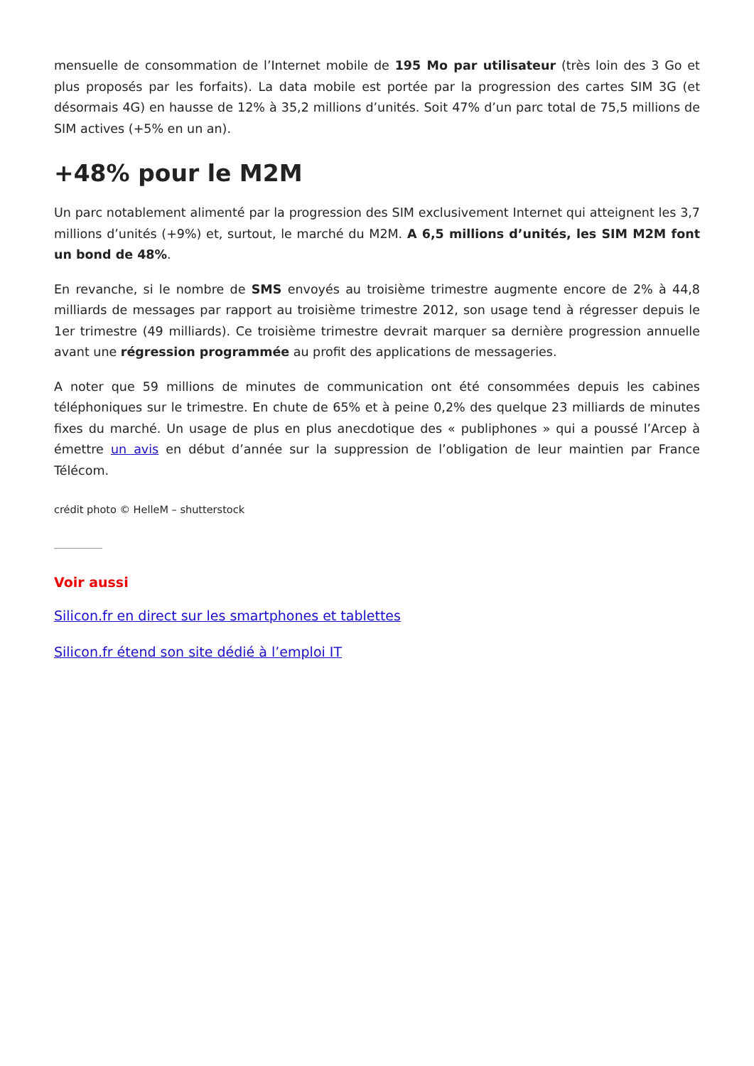mensuelle de consommation de l’Internet mobile de 195 Mo par utilisateur (très loin des 3 Go et plus proposés par les forfaits). La data mobile est portée par la progression des cartes SIM 3G (et désormais 4G) en hausse de 12% à 35,2 millions d’unités. Soit 47% d’un parc total de 75,5 millions de SIM actives (+5% en un an).
+48% pour le M2M
Un parc notablement alimenté par la progression des SIM exclusivement Internet qui atteignent les 3,7 millions d’unités (+9%) et, surtout, le marché du M2M. A 6,5 millions d’unités, les SIM M2M font un bond de 48%.
En revanche, si le nombre de SMS envoyés au troisième trimestre augmente encore de 2% à 44,8 milliards de messages par rapport au troisième trimestre 2012, son usage tend à régresser depuis le 1er trimestre (49 milliards). Ce troisième trimestre devrait marquer sa dernière progression annuelle avant une régression programmée au profit des applications de messageries.
A noter que 59 millions de minutes de communication ont été consommées depuis les cabines téléphoniques sur le trimestre. En chute de 65% et à peine 0,2% des quelque 23 milliards de minutes fixes du marché. Un usage de plus en plus anecdotique des « publiphones » qui a poussé l’Arcep à émettre un avis en début d’année sur la suppression de l’obligation de leur maintien par France Télécom.
crédit photo © HelleM – shutterstock
Voir aussi
Silicon.fr en direct sur les smartphones et tablettes
Silicon.fr étend son site dédié à l’emploi IT